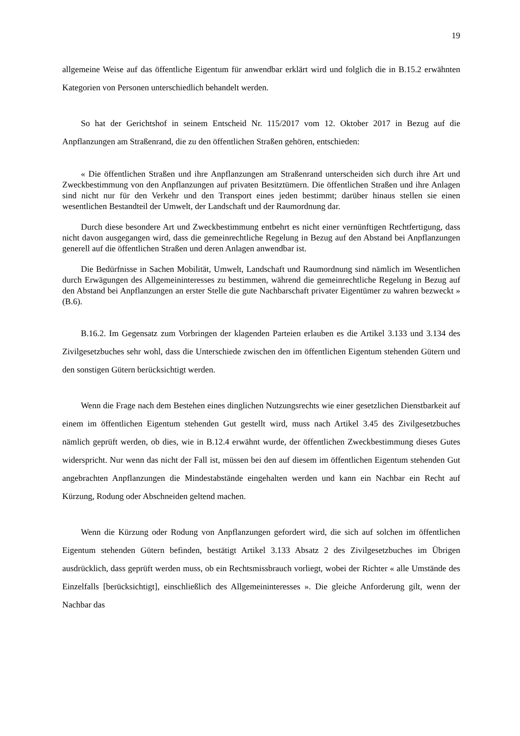19
allgemeine Weise auf das öffentliche Eigentum für anwendbar erklärt wird und folglich die in B.15.2 erwähnten Kategorien von Personen unterschiedlich behandelt werden.
So hat der Gerichtshof in seinem Entscheid Nr. 115/2017 vom 12. Oktober 2017 in Bezug auf die Anpflanzungen am Straßenrand, die zu den öffentlichen Straßen gehören, entschieden:
« Die öffentlichen Straßen und ihre Anpflanzungen am Straßenrand unterscheiden sich durch ihre Art und Zweckbestimmung von den Anpflanzungen auf privaten Besitztümern. Die öffentlichen Straßen und ihre Anlagen sind nicht nur für den Verkehr und den Transport eines jeden bestimmt; darüber hinaus stellen sie einen wesentlichen Bestandteil der Umwelt, der Landschaft und der Raumordnung dar.
Durch diese besondere Art und Zweckbestimmung entbehrt es nicht einer vernünftigen Rechtfertigung, dass nicht davon ausgegangen wird, dass die gemeinrechtliche Regelung in Bezug auf den Abstand bei Anpflanzungen generell auf die öffentlichen Straßen und deren Anlagen anwendbar ist.
Die Bedürfnisse in Sachen Mobilität, Umwelt, Landschaft und Raumordnung sind nämlich im Wesentlichen durch Erwägungen des Allgemeininteresses zu bestimmen, während die gemeinrechtliche Regelung in Bezug auf den Abstand bei Anpflanzungen an erster Stelle die gute Nachbarschaft privater Eigentümer zu wahren bezweckt » (B.6).
B.16.2. Im Gegensatz zum Vorbringen der klagenden Parteien erlauben es die Artikel 3.133 und 3.134 des Zivilgesetzbuches sehr wohl, dass die Unterschiede zwischen den im öffentlichen Eigentum stehenden Gütern und den sonstigen Gütern berücksichtigt werden.
Wenn die Frage nach dem Bestehen eines dinglichen Nutzungsrechts wie einer gesetzlichen Dienstbarkeit auf einem im öffentlichen Eigentum stehenden Gut gestellt wird, muss nach Artikel 3.45 des Zivilgesetzbuches nämlich geprüft werden, ob dies, wie in B.12.4 erwähnt wurde, der öffentlichen Zweckbestimmung dieses Gutes widerspricht. Nur wenn das nicht der Fall ist, müssen bei den auf diesem im öffentlichen Eigentum stehenden Gut angebrachten Anpflanzungen die Mindestabstände eingehalten werden und kann ein Nachbar ein Recht auf Kürzung, Rodung oder Abschneiden geltend machen.
Wenn die Kürzung oder Rodung von Anpflanzungen gefordert wird, die sich auf solchen im öffentlichen Eigentum stehenden Gütern befinden, bestätigt Artikel 3.133 Absatz 2 des Zivilgesetzbuches im Übrigen ausdrücklich, dass geprüft werden muss, ob ein Rechtsmissbrauch vorliegt, wobei der Richter « alle Umstände des Einzelfalls [berücksichtigt], einschließlich des Allgemeininteresses ». Die gleiche Anforderung gilt, wenn der Nachbar das